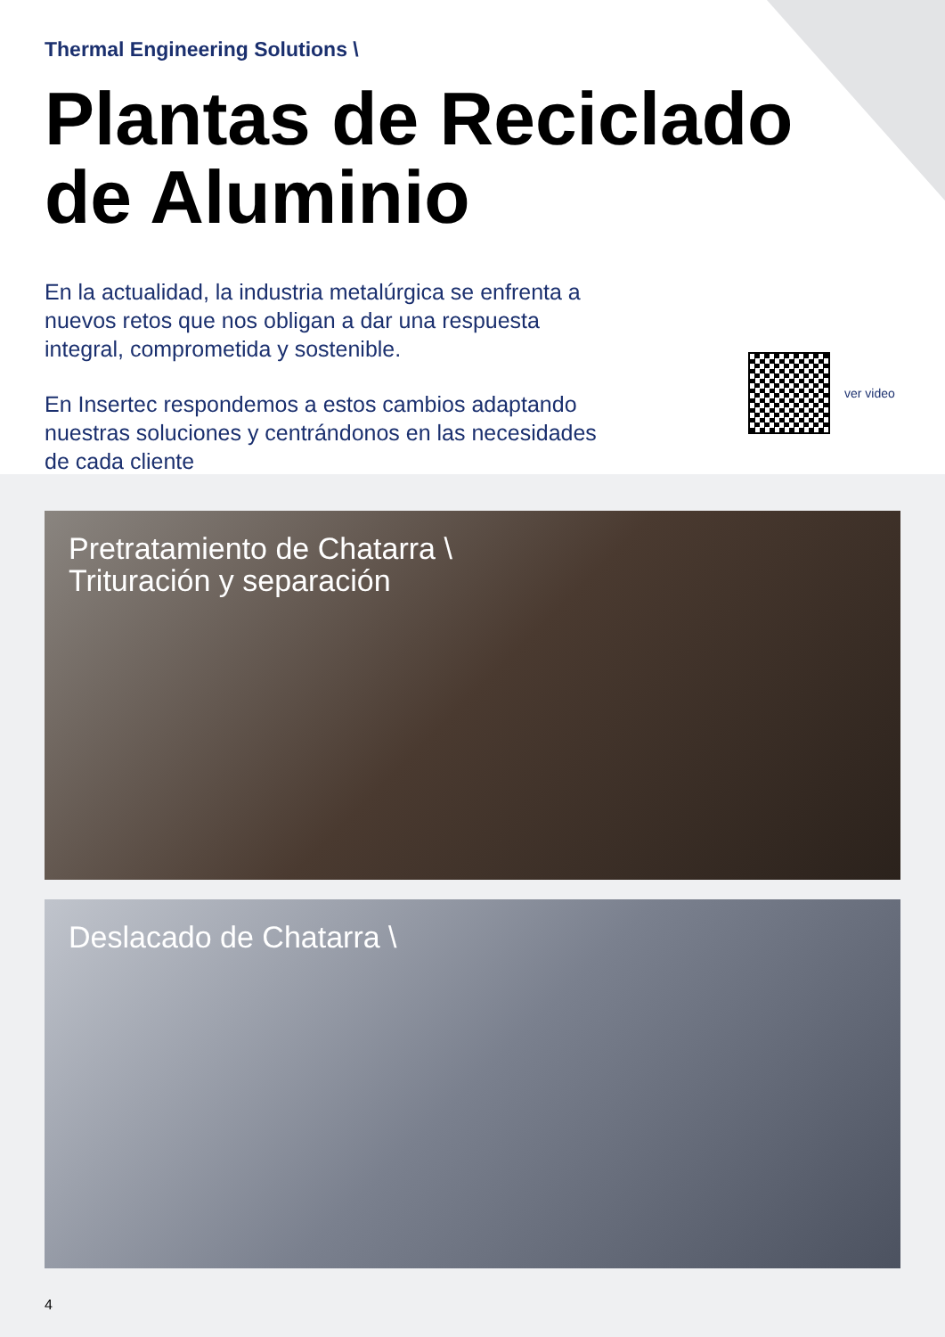Thermal Engineering Solutions \
Plantas de Reciclado
de Aluminio
En la actualidad, la industria metalúrgica se enfrenta a nuevos retos que nos obligan a dar una respuesta integral, comprometida y sostenible.
En Insertec respondemos a estos cambios adaptando nuestras soluciones y centrándonos en las necesidades de cada cliente
ver video
Pretratamiento de Chatarra \
Trituración y separación
Deslacado de Chatarra \
4